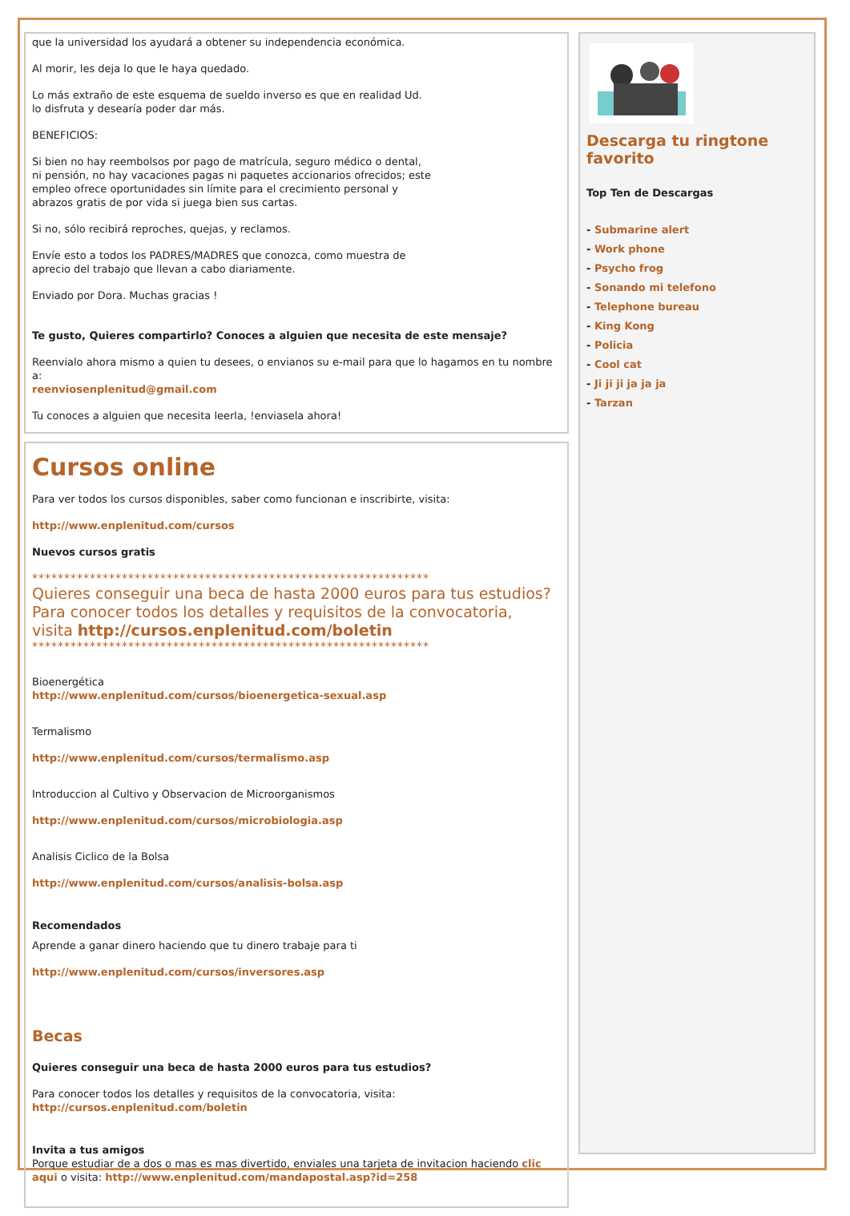que la universidad los ayudará a obtener su independencia económica.
Al morir, les deja lo que le haya quedado.
Lo más extraño de este esquema de sueldo inverso es que en realidad Ud.
lo disfruta y desearía poder dar más.
BENEFICIOS:
Si bien no hay reembolsos por pago de matrícula, seguro médico o dental,
ni pensión, no hay vacaciones pagas ni paquetes accionarios ofrecidos; este
empleo ofrece oportunidades sin límite para el crecimiento personal y
abrazos gratis de por vida si juega bien sus cartas.
Si no, sólo recibirá reproches, quejas, y reclamos.
Envíe esto a todos los PADRES/MADRES que conozca, como muestra de
aprecio del trabajo que llevan a cabo diariamente.
Enviado por Dora. Muchas gracias !
Te gusto, Quieres compartirlo? Conoces a alguien que necesita de este mensaje?
Reenvialo ahora mismo a quien tu desees, o envianos su e-mail para que lo hagamos en tu nombre a:
reenviosenplenitud@gmail.com
Tu conoces a alguien que necesita leerla, !enviasela ahora!
Cursos online
Para ver todos los cursos disponibles, saber como funcionan e inscribirte, visita:
http://www.enplenitud.com/cursos
Nuevos cursos gratis
**************************************************************
Quieres conseguir una beca de hasta 2000 euros para tus estudios?
Para conocer todos los detalles y requisitos de la convocatoria,
visita http://cursos.enplenitud.com/boletin
**************************************************************
Bioenergética
http://www.enplenitud.com/cursos/bioenergetica-sexual.asp
Termalismo
http://www.enplenitud.com/cursos/termalismo.asp
Introduccion al Cultivo y Observacion de Microorganismos
http://www.enplenitud.com/cursos/microbiologia.asp
Analisis Ciclico de la Bolsa
http://www.enplenitud.com/cursos/analisis-bolsa.asp
Recomendados
Aprende a ganar dinero haciendo que tu dinero trabaje para ti
http://www.enplenitud.com/cursos/inversores.asp
Becas
Quieres conseguir una beca de hasta 2000 euros para tus estudios?
Para conocer todos los detalles y requisitos de la convocatoria, visita:
http://cursos.enplenitud.com/boletin
Invita a tus amigos
Porque estudiar de a dos o mas es mas divertido, enviales una tarjeta de invitacion haciendo clic aqui o visita: http://www.enplenitud.com/mandapostal.asp?id=258
Descarga tu ringtone favorito
Top Ten de Descargas
- Submarine alert
- Work phone
- Psycho frog
- Sonando mi telefono
- Telephone bureau
- King Kong
- Policia
- Cool cat
- Ji ji ji ja ja ja
- Tarzan